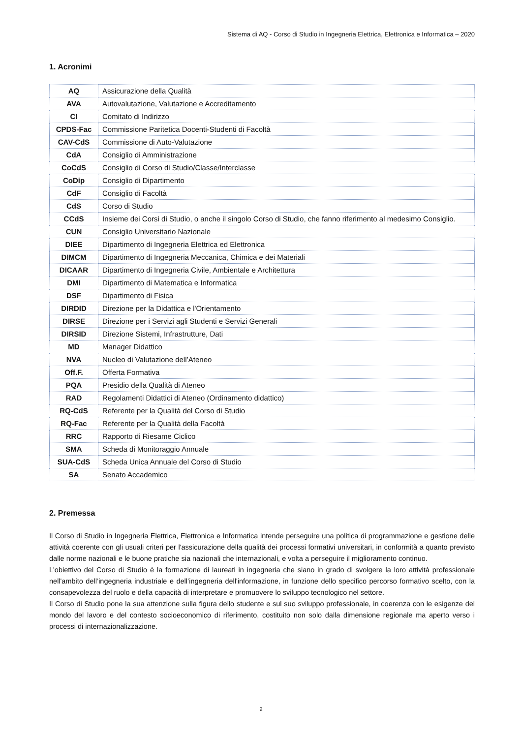Sistema di AQ - Corso di Studio in Ingegneria Elettrica, Elettronica e Informatica – 2020
1. Acronimi
| AQ | Assicurazione della Qualità |
| AVA | Autovalutazione, Valutazione e Accreditamento |
| CI | Comitato di Indirizzo |
| CPDS-Fac | Commissione Paritetica Docenti-Studenti di Facoltà |
| CAV-CdS | Commissione di Auto-Valutazione |
| CdA | Consiglio di Amministrazione |
| CoCdS | Consiglio di Corso di Studio/Classe/Interclasse |
| CoDip | Consiglio di Dipartimento |
| CdF | Consiglio di Facoltà |
| CdS | Corso di Studio |
| CCdS | Insieme dei Corsi di Studio, o anche il singolo Corso di Studio, che fanno riferimento al medesimo Consiglio. |
| CUN | Consiglio Universitario Nazionale |
| DIEE | Dipartimento di Ingegneria Elettrica ed Elettronica |
| DIMCM | Dipartimento di Ingegneria Meccanica, Chimica e dei Materiali |
| DICAAR | Dipartimento di Ingegneria Civile, Ambientale e Architettura |
| DMI | Dipartimento di Matematica e Informatica |
| DSF | Dipartimento di Fisica |
| DIRDID | Direzione per la Didattica e l'Orientamento |
| DIRSE | Direzione per i Servizi agli Studenti e Servizi Generali |
| DIRSID | Direzione Sistemi, Infrastrutture, Dati |
| MD | Manager Didattico |
| NVA | Nucleo di Valutazione dell’Ateneo |
| Off.F. | Offerta Formativa |
| PQA | Presidio della Qualità di Ateneo |
| RAD | Regolamenti Didattici di Ateneo (Ordinamento didattico) |
| RQ-CdS | Referente per la Qualità del Corso di Studio |
| RQ-Fac | Referente per la Qualità della Facoltà |
| RRC | Rapporto di Riesame Ciclico |
| SMA | Scheda di Monitoraggio Annuale |
| SUA-CdS | Scheda Unica Annuale del Corso di Studio |
| SA | Senato Accademico |
2. Premessa
Il Corso di Studio in Ingegneria Elettrica, Elettronica e Informatica intende perseguire una politica di programmazione e gestione delle attività coerente con gli usuali criteri per l'assicurazione della qualità dei processi formativi universitari, in conformità a quanto previsto dalle norme nazionali e le buone pratiche sia nazionali che internazionali, e volta a perseguire il miglioramento continuo.
L'obiettivo del Corso di Studio è la formazione di laureati in ingegneria che siano in grado di svolgere la loro attività professionale nell'ambito dell’ingegneria industriale e dell’ingegneria dell'informazione, in funzione dello specifico percorso formativo scelto, con la consapevolezza del ruolo e della capacità di interpretare e promuovere lo sviluppo tecnologico nel settore.
Il Corso di Studio pone la sua attenzione sulla figura dello studente e sul suo sviluppo professionale, in coerenza con le esigenze del mondo del lavoro e del contesto socioeconomico di riferimento, costituito non solo dalla dimensione regionale ma aperto verso i processi di internazionalizzazione.
2